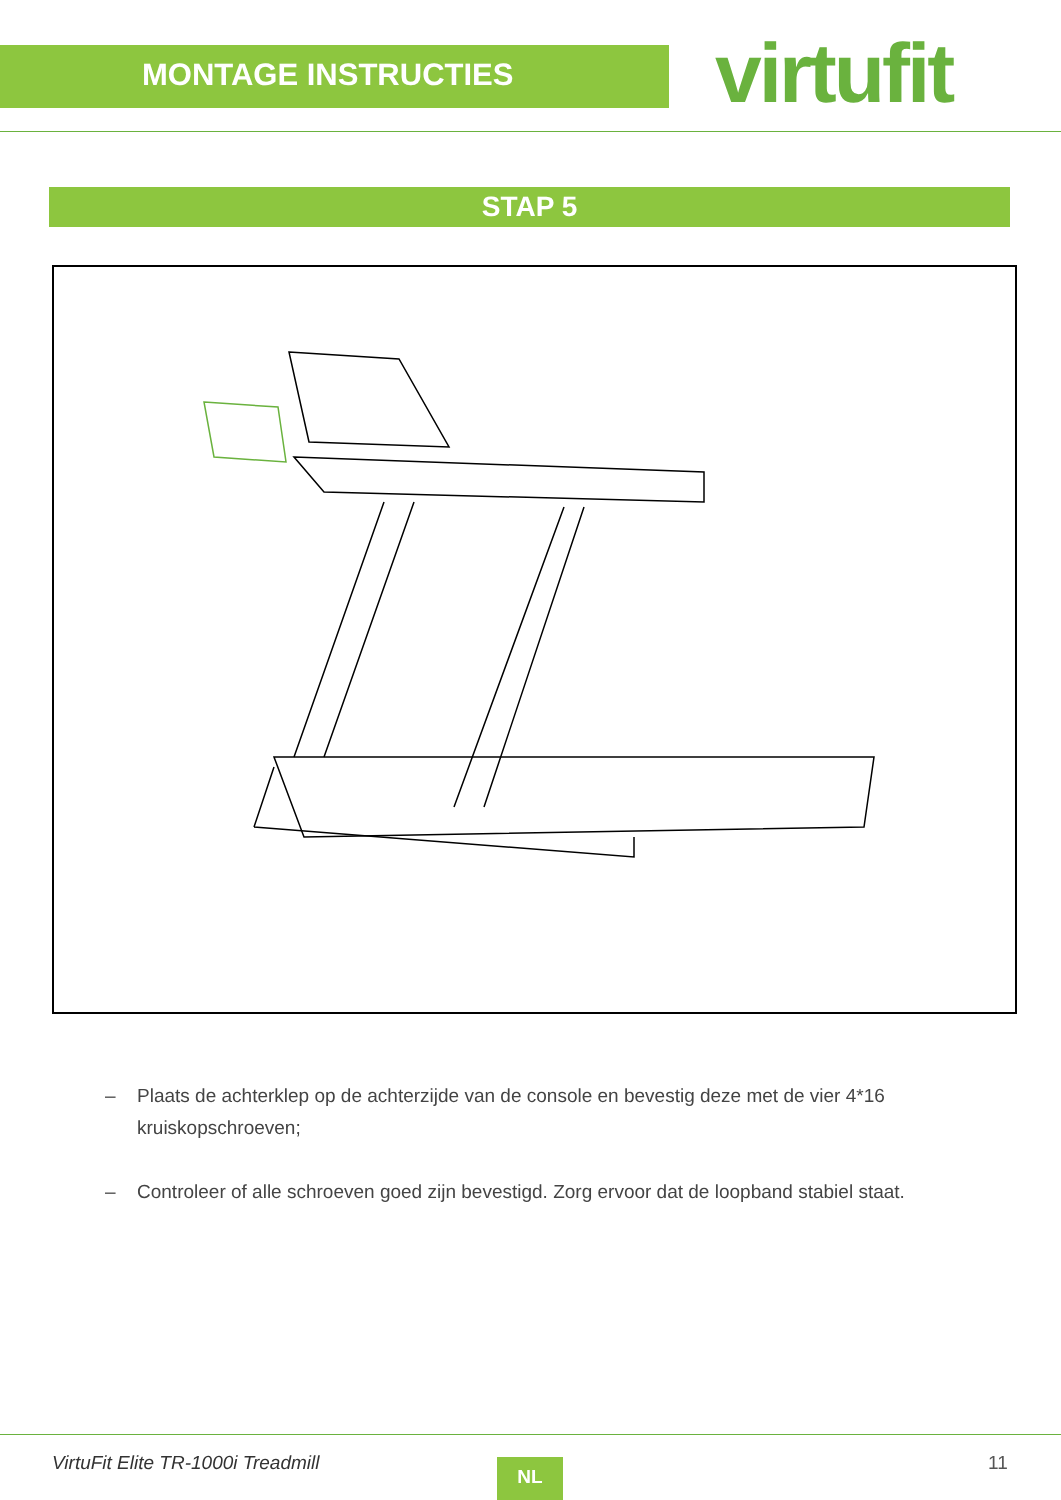MONTAGE INSTRUCTIES virtufit
STAP 5
– Plaats de achterklep op de achterzijde van de console en bevestig deze met de vier 4*16 kruiskopschroeven;
– Controleer of alle schroeven goed zijn bevestigd. Zorg ervoor dat de loopband stabiel staat.
VirtuFit Elite TR-1000i Treadmill
NL 11